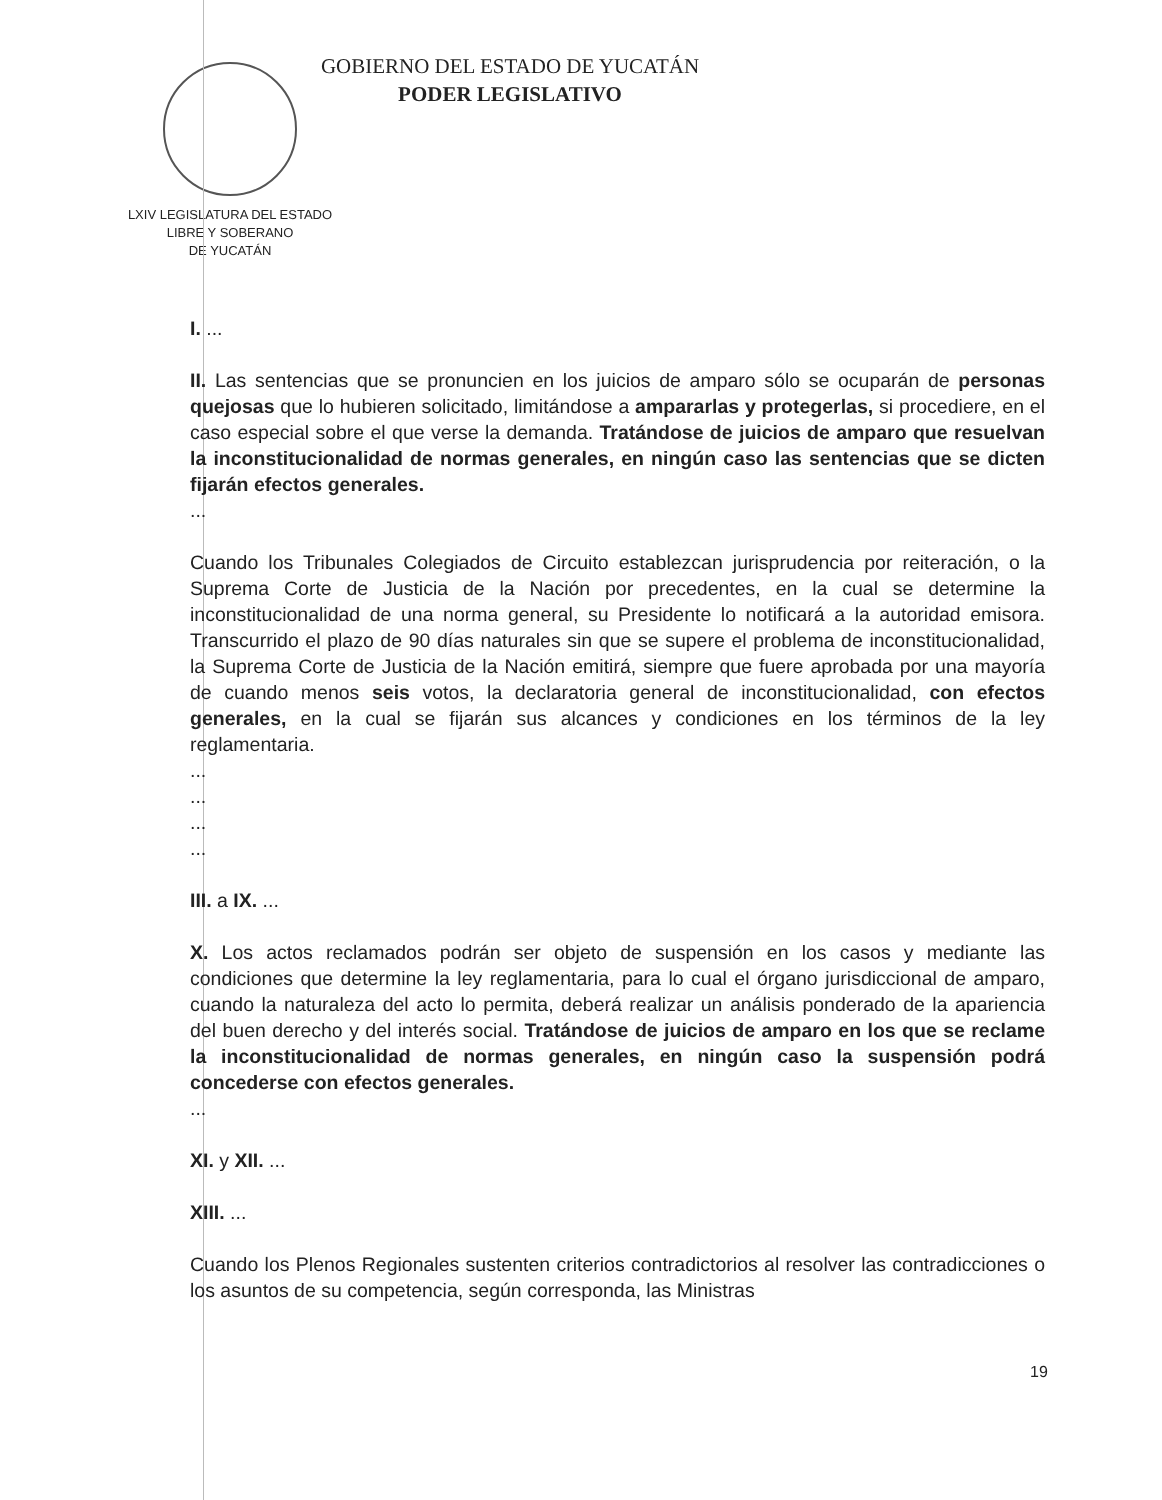LXIV LEGISLATURA DEL ESTADO
LIBRE Y SOBERANO
DE YUCATÁN
GOBIERNO DEL ESTADO DE YUCATÁN
PODER LEGISLATIVO
I. ...
II. Las sentencias que se pronuncien en los juicios de amparo sólo se ocuparán de personas quejosas que lo hubieren solicitado, limitándose a ampararlas y protegerlas, si procediere, en el caso especial sobre el que verse la demanda. Tratándose de juicios de amparo que resuelvan la inconstitucionalidad de normas generales, en ningún caso las sentencias que se dicten fijarán efectos generales.
...
Cuando los Tribunales Colegiados de Circuito establezcan jurisprudencia por reiteración, o la Suprema Corte de Justicia de la Nación por precedentes, en la cual se determine la inconstitucionalidad de una norma general, su Presidente lo notificará a la autoridad emisora. Transcurrido el plazo de 90 días naturales sin que se supere el problema de inconstitucionalidad, la Suprema Corte de Justicia de la Nación emitirá, siempre que fuere aprobada por una mayoría de cuando menos seis votos, la declaratoria general de inconstitucionalidad, con efectos generales, en la cual se fijarán sus alcances y condiciones en los términos de la ley reglamentaria.
...
...
...
...
III. a IX. ...
X. Los actos reclamados podrán ser objeto de suspensión en los casos y mediante las condiciones que determine la ley reglamentaria, para lo cual el órgano jurisdiccional de amparo, cuando la naturaleza del acto lo permita, deberá realizar un análisis ponderado de la apariencia del buen derecho y del interés social. Tratándose de juicios de amparo en los que se reclame la inconstitucionalidad de normas generales, en ningún caso la suspensión podrá concederse con efectos generales.
...
XI. y XII. ...
XIII. ...
Cuando los Plenos Regionales sustenten criterios contradictorios al resolver las contradicciones o los asuntos de su competencia, según corresponda, las Ministras
19